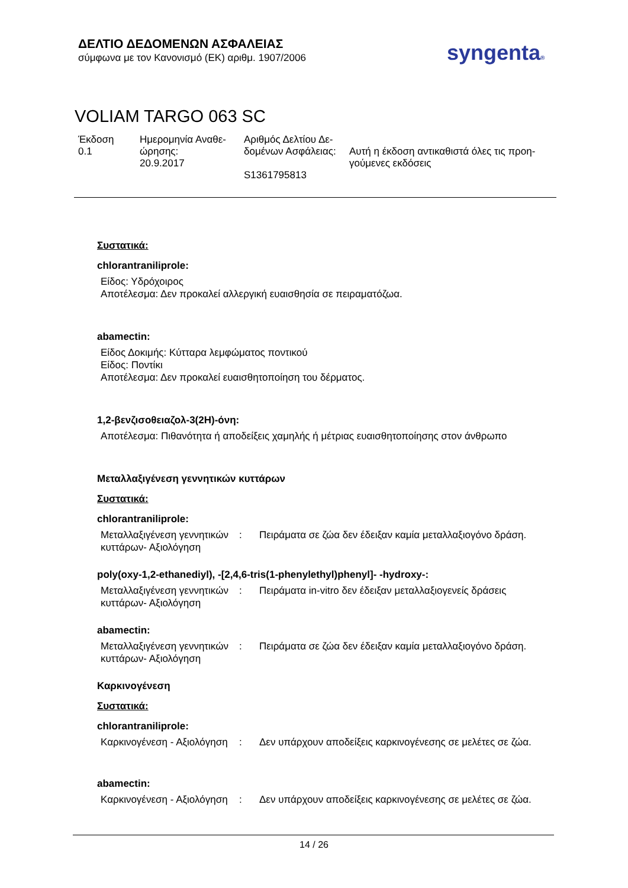ΔΕΛΤΙΟ ΔΕΔΟΜΕΝΩΝ ΑΣΦΑΛΕΙΑΣ
σύμφωνα με τον Κανονισμό (ΕΚ) αριθμ. 1907/2006
syngenta®
VOLIAM TARGO 063 SC
| Έκδοση 0.1 | Ημερομηνία Αναθε- ώρησης: 20.9.2017 | Αριθμός Δελτίου Δε- δομένων Ασφάλειας: S1361795813 | Αυτή η έκδοση αντικαθιστά όλες τις προη- γούμενες εκδόσεις |
Συστατικά:
chlorantraniliprole:
Είδος: Υδρόχοιρος
Αποτέλεσμα: Δεν προκαλεί αλλεργική ευαισθησία σε πειραματόζωα.
abamectin:
Είδος Δοκιμής: Κύτταρα λεμφώματος ποντικού
Είδος: Ποντίκι
Αποτέλεσμα: Δεν προκαλεί ευαισθητοποίηση του δέρματος.
1,2-βενζισοθειαζολ-3(2H)-όνη:
Αποτέλεσμα: Πιθανότητα ή αποδείξεις χαμηλής ή μέτριας ευαισθητοποίησης στον άνθρωπο
Μεταλλαξιγένεση γεννητικών κυττάρων
Συστατικά:
chlorantraniliprole:
| Μεταλλαξιγένεση γεννητικών κυττάρων- Αξιολόγηση | : | Πειράματα σε ζώα δεν έδειξαν καμία μεταλλαξιογόνο δράση. |
poly(oxy-1,2-ethanediyl), -[2,4,6-tris(1-phenylethyl)phenyl]- -hydroxy-:
| Μεταλλαξιγένεση γεννητικών κυττάρων- Αξιολόγηση | : | Πειράματα in-vitro δεν έδειξαν μεταλλαξιογενείς δράσεις |
abamectin:
| Μεταλλαξιγένεση γεννητικών κυττάρων- Αξιολόγηση | : | Πειράματα σε ζώα δεν έδειξαν καμία μεταλλαξιογόνο δράση. |
Καρκινογένεση
Συστατικά:
chlorantraniliprole:
| Καρκινογένεση - Αξιολόγηση | : | Δεν υπάρχουν αποδείξεις καρκινογένεσης σε μελέτες σε ζώα. |
abamectin:
| Καρκινογένεση - Αξιολόγηση | : | Δεν υπάρχουν αποδείξεις καρκινογένεσης σε μελέτες σε ζώα. |
14 / 26